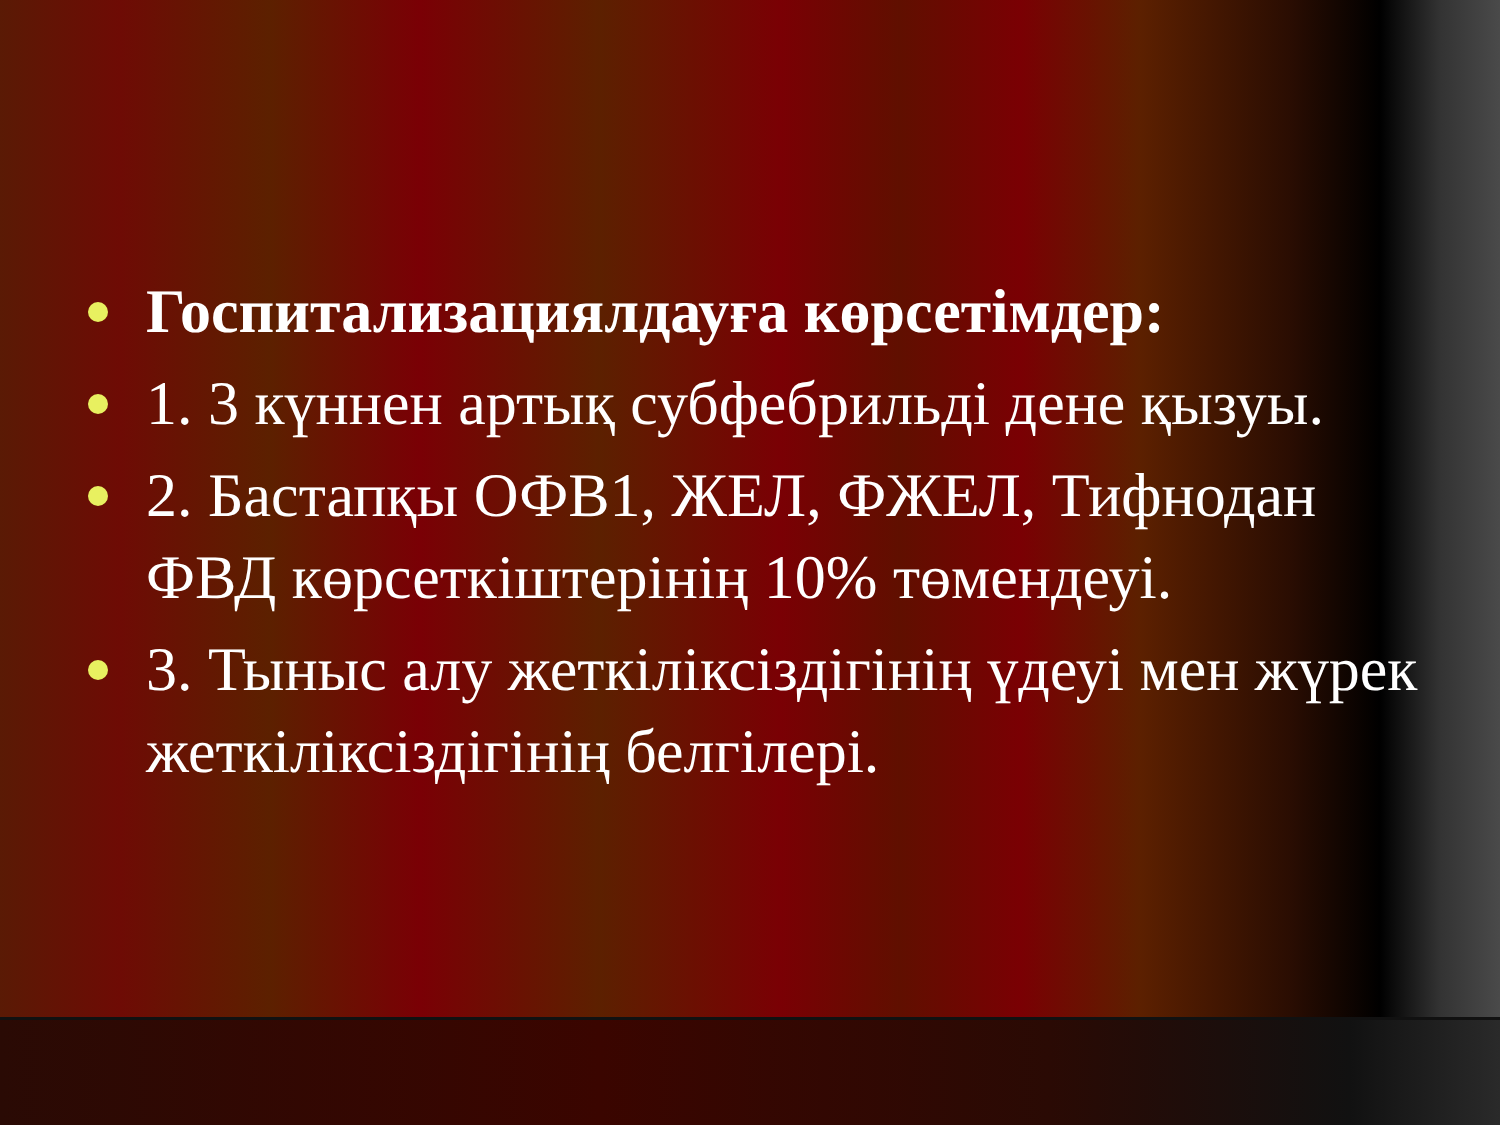Госпитализациялдауға көрсетімдер:
1. 3 күннен артық субфебрильді дене қызуы.
2. Бастапқы ОФВ1, ЖЕЛ, ФЖЕЛ, Тифнодан ФВД көрсеткіштерінің 10% төмендеуі.
3. Тыныс алу жеткіліксіздігінің үдеуі мен жүрек жеткіліксіздігінің белгілері.